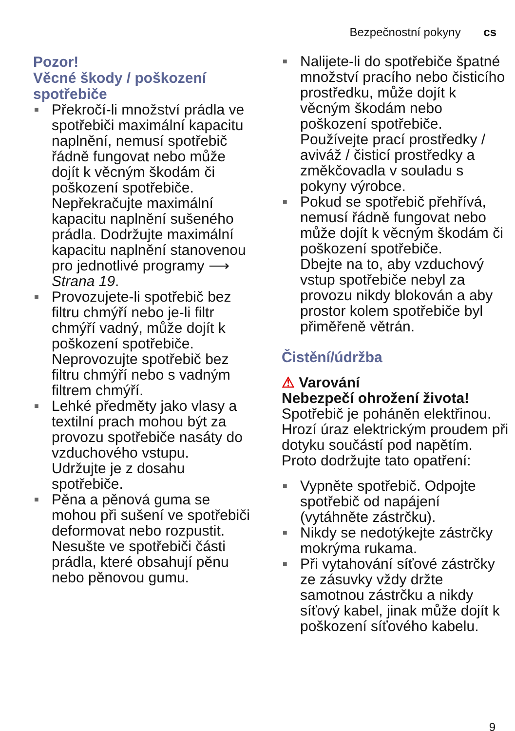Bezpečnostní pokyny cs
Pozor!
Věcné škody / poškození spotřebiče
■ Překročí-li množství prádla ve spotřebiči maximální kapacitu naplnění, nemusí spotřebič řádně fungovat nebo může dojít k věcným škodám či poškození spotřebiče.
Nepřekračujte maximální kapacitu naplnění sušeného prádla. Dodržujte maximální kapacitu naplnění stanovenou pro jednotlivé programy ⟶ Strana 19.
■ Provozujete-li spotřebič bez filtru chmýří nebo je-li filtr chmýří vadný, může dojít k poškození spotřebiče.
Neprovozujte spotřebič bez filtru chmýří nebo s vadným filtrem chmýří.
■ Lehké předměty jako vlasy a textilní prach mohou být za provozu spotřebiče nasáty do vzduchového vstupu.
Udržujte je z dosahu spotřebiče.
■ Pěna a pěnová guma se mohou při sušení ve spotřebiči deformovat nebo rozpustit.
Nesušte ve spotřebiči části prádla, které obsahují pěnu nebo pěnovou gumu.
■ Nalijete-li do spotřebiče špatné množství pracího nebo čisticího prostředku, může dojít k věcným škodám nebo poškození spotřebiče.
Používejte prací prostředky / aviváž / čisticí prostředky a změkčovadla v souladu s pokyny výrobce.
■ Pokud se spotřebič přehřívá, nemusí řádně fungovat nebo může dojít k věcným škodám či poškození spotřebiče.
Dbejte na to, aby vzduchový vstup spotřebiče nebyl za provozu nikdy blokován a aby prostor kolem spotřebiče byl přiměřeně větrán.
Čistění/údržba
⚠ Varování
Nebezpečí ohrožení života!
Spotřebič je poháněn elektřinou. Hrozí úraz elektrickým proudem při dotyku součástí pod napětím. Proto dodržujte tato opatření:
■ Vypněte spotřebič. Odpojte spotřebič od napájení (vytáhněte zástrčku).
■ Nikdy se nedotýkejte zástrčky mokrýma rukama.
■ Při vytahování síťové zástrčky ze zásuvky vždy držte samotnou zástrčku a nikdy síťový kabel, jinak může dojít k poškození síťového kabelu.
9